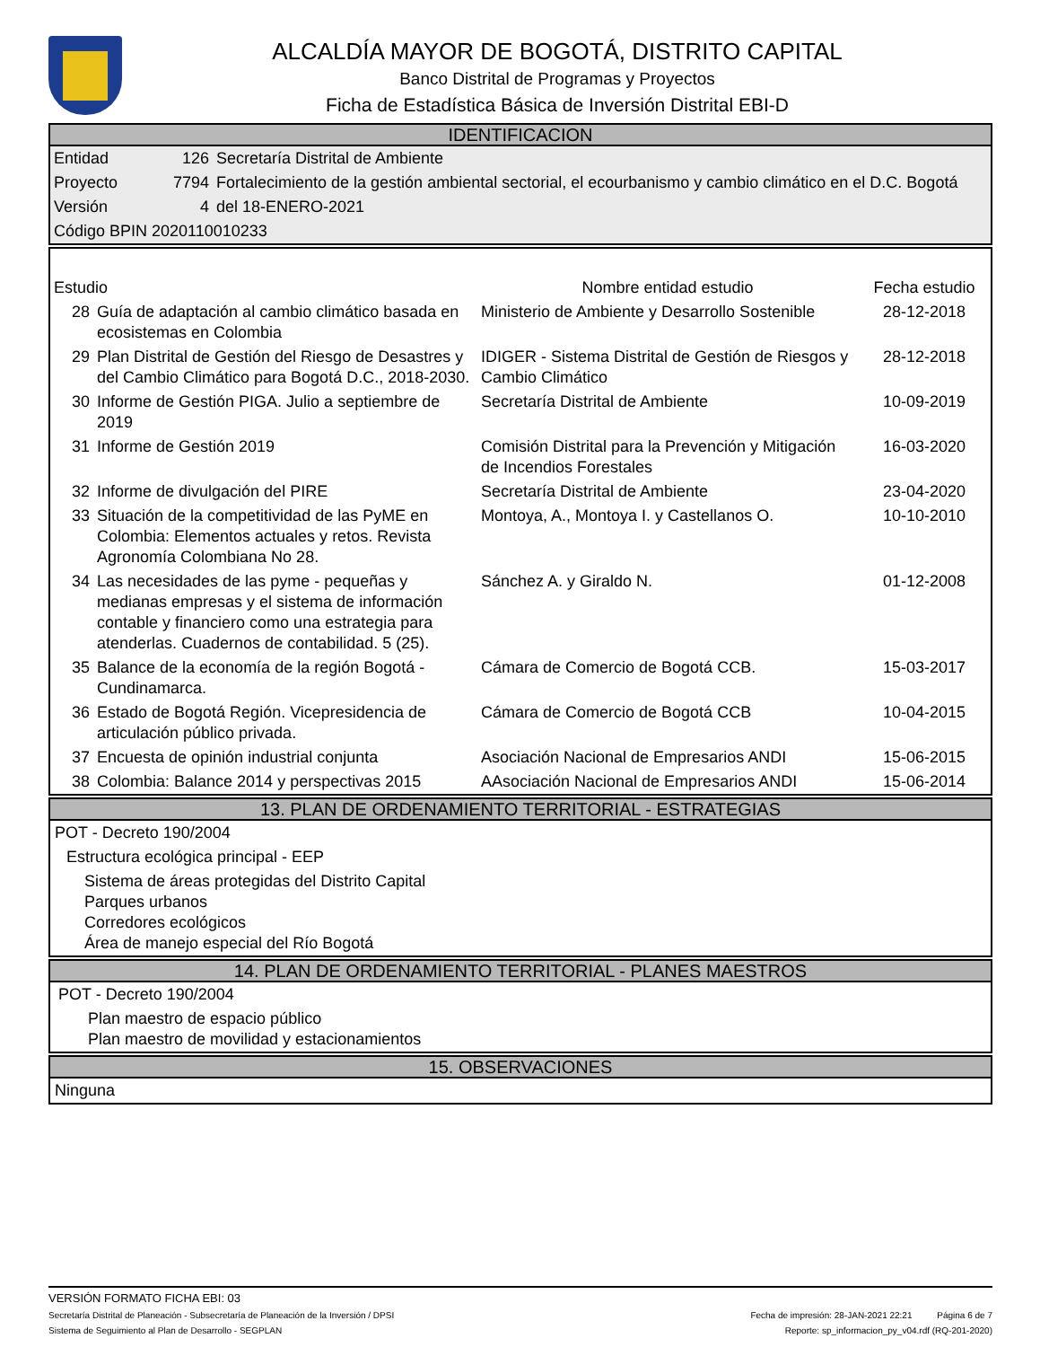ALCALDÍA MAYOR DE BOGOTÁ, DISTRITO CAPITAL
Banco Distrital de Programas y Proyectos
Ficha de Estadística Básica de Inversión Distrital EBI-D
IDENTIFICACION
| Entidad | 126 | Secretaría Distrital de Ambiente |
| Proyecto | 7794 | Fortalecimiento de la gestión ambiental sectorial, el ecourbanismo y cambio climático en el D.C. Bogotá |
| Versión | 4 | del 18-ENERO-2021 |
| Código BPIN 2020110010233 | | |
| Estudio | | Nombre entidad estudio | Fecha estudio |
| --- | --- | --- | --- |
| 28 | Guía de adaptación al cambio climático basada en ecosistemas en Colombia | Ministerio de Ambiente y Desarrollo Sostenible | 28-12-2018 |
| 29 | Plan Distrital de Gestión del Riesgo de Desastres y del Cambio Climático para Bogotá D.C., 2018-2030. | IDIGER - Sistema Distrital de Gestión de Riesgos y Cambio Climático | 28-12-2018 |
| 30 | Informe de Gestión PIGA. Julio a septiembre de 2019 | Secretaría Distrital de Ambiente | 10-09-2019 |
| 31 | Informe de Gestión 2019 | Comisión Distrital para la Prevención y Mitigación de Incendios Forestales | 16-03-2020 |
| 32 | Informe de divulgación del PIRE | Secretaría Distrital de Ambiente | 23-04-2020 |
| 33 | Situación de la competitividad de las PyME en Colombia: Elementos actuales y retos. Revista Agronomía Colombiana No 28. | Montoya, A., Montoya I. y Castellanos O. | 10-10-2010 |
| 34 | Las necesidades de las pyme - pequeñas y medianas empresas y el sistema de información contable y financiero como una estrategia para atenderlas. Cuadernos de contabilidad. 5 (25). | Sánchez A. y Giraldo N. | 01-12-2008 |
| 35 | Balance de la economía de la región Bogotá - Cundinamarca. | Cámara de Comercio de Bogotá CCB. | 15-03-2017 |
| 36 | Estado de Bogotá Región. Vicepresidencia de articulación público privada. | Cámara de Comercio de Bogotá CCB | 10-04-2015 |
| 37 | Encuesta de opinión industrial conjunta | Asociación Nacional de Empresarios ANDI | 15-06-2015 |
| 38 | Colombia: Balance 2014 y perspectivas 2015 | AAsociación Nacional de Empresarios ANDI | 15-06-2014 |
13. PLAN DE ORDENAMIENTO TERRITORIAL - ESTRATEGIAS
POT - Decreto 190/2004
Estructura ecológica principal - EEP
Sistema de áreas protegidas del Distrito Capital
Parques urbanos
Corredores ecológicos
Área de manejo especial del Río Bogotá
14. PLAN DE ORDENAMIENTO TERRITORIAL - PLANES MAESTROS
POT - Decreto 190/2004
Plan maestro de espacio público
Plan maestro de movilidad y estacionamientos
15. OBSERVACIONES
Ninguna
VERSIÓN FORMATO FICHA EBI: 03
Secretaría Distrital de Planeación - Subsecretaría de Planeación de la Inversión / DPSI Fecha de impresión: 28-JAN-2021 22:21 Página 6 de 7
Sistema de Seguimiento al Plan de Desarrollo - SEGPLAN Reporte: sp_informacion_py_v04.rdf (RQ-201-2020)